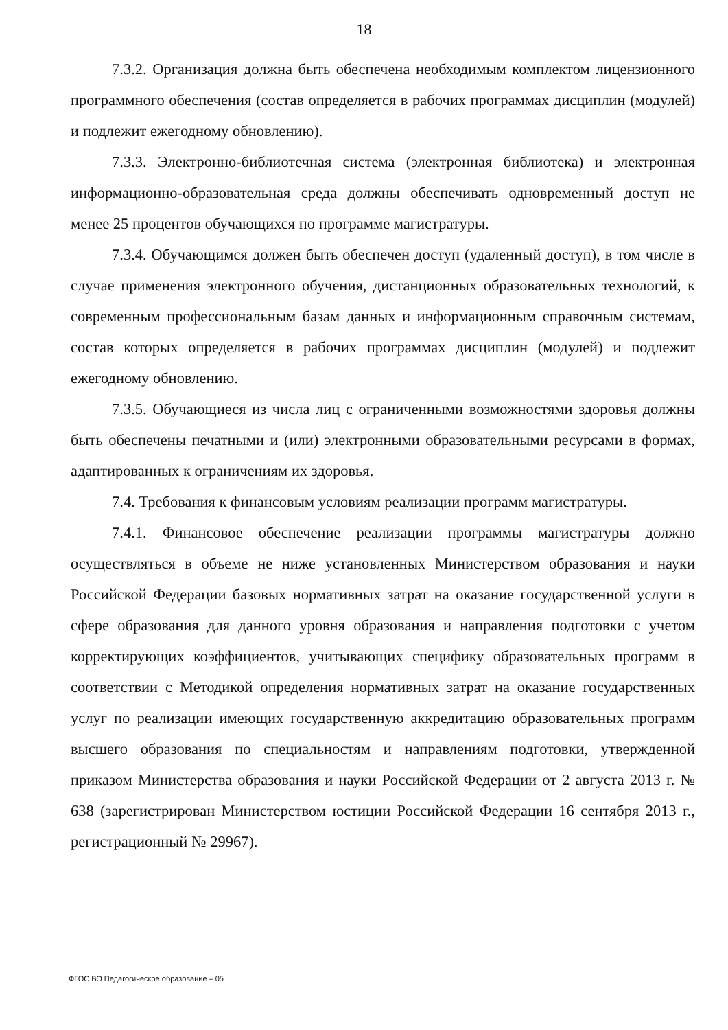18
7.3.2. Организация должна быть обеспечена необходимым комплектом лицензионного программного обеспечения (состав определяется в рабочих программах дисциплин (модулей) и подлежит ежегодному обновлению).
7.3.3. Электронно-библиотечная система (электронная библиотека) и электронная информационно-образовательная среда должны обеспечивать одновременный доступ не менее 25 процентов обучающихся по программе магистратуры.
7.3.4. Обучающимся должен быть обеспечен доступ (удаленный доступ), в том числе в случае применения электронного обучения, дистанционных образовательных технологий, к современным профессиональным базам данных и информационным справочным системам, состав которых определяется в рабочих программах дисциплин (модулей) и подлежит ежегодному обновлению.
7.3.5. Обучающиеся из числа лиц с ограниченными возможностями здоровья должны быть обеспечены печатными и (или) электронными образовательными ресурсами в формах, адаптированных к ограничениям их здоровья.
7.4. Требования к финансовым условиям реализации программ магистратуры.
7.4.1. Финансовое обеспечение реализации программы магистратуры должно осуществляться в объеме не ниже установленных Министерством образования и науки Российской Федерации базовых нормативных затрат на оказание государственной услуги в сфере образования для данного уровня образования и направления подготовки с учетом корректирующих коэффициентов, учитывающих специфику образовательных программ в соответствии с Методикой определения нормативных затрат на оказание государственных услуг по реализации имеющих государственную аккредитацию образовательных программ высшего образования по специальностям и направлениям подготовки, утвержденной приказом Министерства образования и науки Российской Федерации от 2 августа 2013 г. № 638 (зарегистрирован Министерством юстиции Российской Федерации 16 сентября 2013 г., регистрационный № 29967).
ФГОС ВО Педагогическое образование – 05